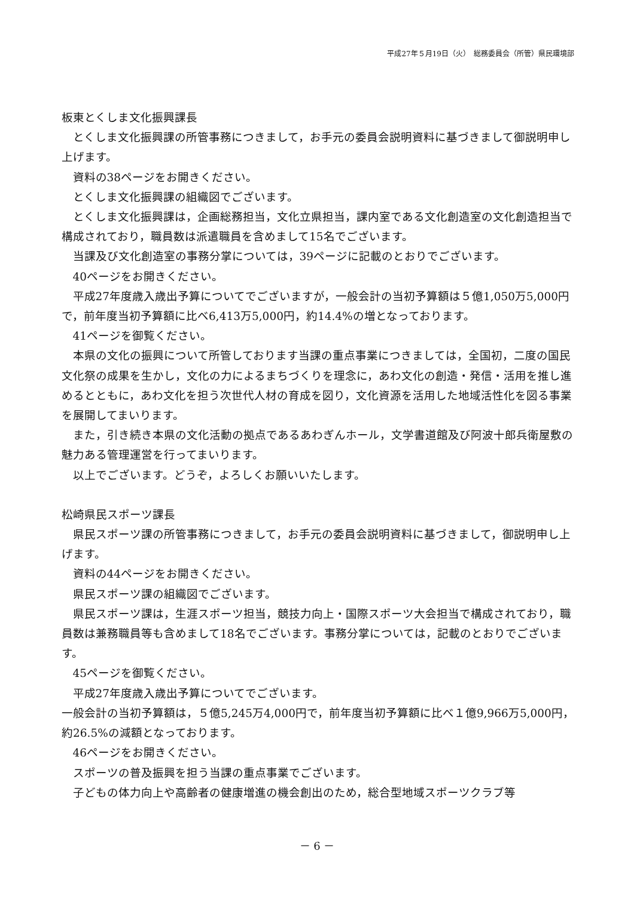平成27年５月19日（火）　総務委員会（所管）県民環境部
板東とくしま文化振興課長
とくしま文化振興課の所管事務につきまして，お手元の委員会説明資料に基づきまして御説明申し上げます。
資料の38ページをお開きください。
とくしま文化振興課の組織図でございます。
とくしま文化振興課は，企画総務担当，文化立県担当，課内室である文化創造室の文化創造担当で構成されており，職員数は派遣職員を含めまして15名でございます。
当課及び文化創造室の事務分掌については，39ページに記載のとおりでございます。
40ページをお開きください。
平成27年度歳入歳出予算についてでございますが，一般会計の当初予算額は５億1,050万5,000円で，前年度当初予算額に比べ6,413万5,000円，約14.4%の増となっております。
41ページを御覧ください。
本県の文化の振興について所管しております当課の重点事業につきましては，全国初，二度の国民文化祭の成果を生かし，文化の力によるまちづくりを理念に，あわ文化の創造・発信・活用を推し進めるとともに，あわ文化を担う次世代人材の育成を図り，文化資源を活用した地域活性化を図る事業を展開してまいります。
また，引き続き本県の文化活動の拠点であるあわぎんホール，文学書道館及び阿波十郎兵衛屋敷の魅力ある管理運営を行ってまいります。
以上でございます。どうぞ，よろしくお願いいたします。
松崎県民スポーツ課長
県民スポーツ課の所管事務につきまして，お手元の委員会説明資料に基づきまして，御説明申し上げます。
資料の44ページをお開きください。
県民スポーツ課の組織図でございます。
県民スポーツ課は，生涯スポーツ担当，競技力向上・国際スポーツ大会担当で構成されており，職員数は兼務職員等も含めまして18名でございます。事務分掌については，記載のとおりでございます。
45ページを御覧ください。
平成27年度歳入歳出予算についてでございます。
一般会計の当初予算額は，５億5,245万4,000円で，前年度当初予算額に比べ１億9,966万5,000円，約26.5%の減額となっております。
46ページをお開きください。
スポーツの普及振興を担う当課の重点事業でございます。
子どもの体力向上や高齢者の健康増進の機会創出のため，総合型地域スポーツクラブ等
－ 6 －